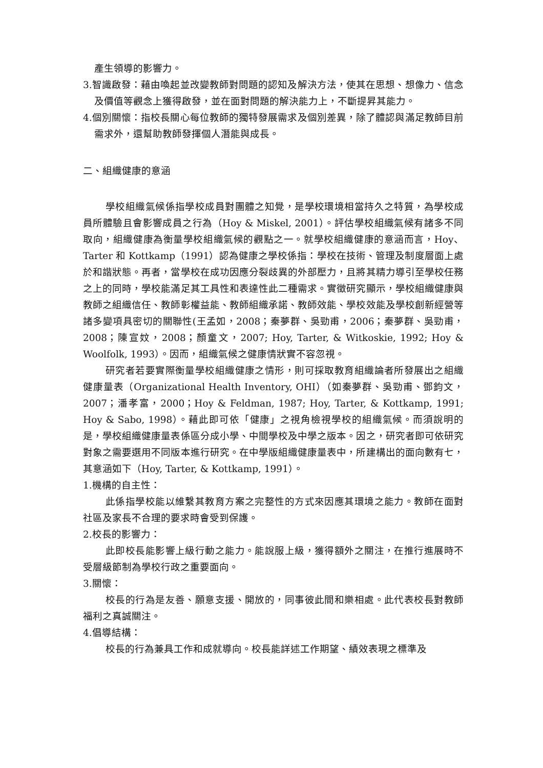產生領導的影響力。
3.智識啟發：藉由喚起並改變教師對問題的認知及解決方法，使其在思想、想像力、信念及價值等觀念上獲得啟發，並在面對問題的解決能力上，不斷提昇其能力。
4.個別關懷：指校長關心每位教師的獨特發展需求及個別差異，除了體認與滿足教師目前需求外，還幫助教師發揮個人潛能與成長。
二、組織健康的意涵
學校組織氣候係指學校成員對團體之知覺，是學校環境相當持久之特質，為學校成員所體驗且會影響成員之行為（Hoy & Miskel, 2001）。評估學校組織氣候有諸多不同取向，組織健康為衡量學校組織氣候的觀點之一。就學校組織健康的意涵而言，Hoy、Tarter 和 Kottkamp（1991）認為健康之學校係指：學校在技術、管理及制度層面上處於和諧狀態。再者，當學校在成功因應分裂歧異的外部壓力，且將其精力導引至學校任務之上的同時，學校能滿足其工具性和表達性此二種需求。實徵研究顯示，學校組織健康與教師之組織信任、教師彰權益能、教師組織承諾、教師效能、學校效能及學校創新經營等諸多變項具密切的關聯性(王孟如，2008；秦夢群、吳勁甫，2006；秦夢群、吳勁甫，2008；陳宣妏，2008；顏童文，2007; Hoy, Tarter, & Witkoskie, 1992; Hoy & Woolfolk, 1993）。因而，組織氣候之健康情狀實不容忽視。
研究者若要實際衡量學校組織健康之情形，則可採取教育組織論者所發展出之組織健康量表（Organizational Health Inventory, OHI）（如秦夢群、吳勁甫、鄧鈞文，2007；潘孝富，2000；Hoy & Feldman, 1987; Hoy, Tarter, & Kottkamp, 1991; Hoy & Sabo, 1998）。藉此即可依「健康」之視角檢視學校的組織氣候。而須說明的是，學校組織健康量表係區分成小學、中間學校及中學之版本。因之，研究者即可依研究對象之需要選用不同版本進行研究。在中學版組織健康量表中，所建構出的面向數有七，其意涵如下（Hoy, Tarter, & Kottkamp, 1991）。
1.機構的自主性：
此係指學校能以維繫其教育方案之完整性的方式來因應其環境之能力。教師在面對社區及家長不合理的要求時會受到保護。
2.校長的影響力：
此即校長能影響上級行動之能力。能說服上級，獲得額外之關注，在推行進展時不受層級節制為學校行政之重要面向。
3.關懷：
校長的行為是友善、願意支援、開放的，同事彼此間和樂相處。此代表校長對教師福利之真誠關注。
4.倡導結構：
校長的行為兼具工作和成就導向。校長能詳述工作期望、績效表現之標準及